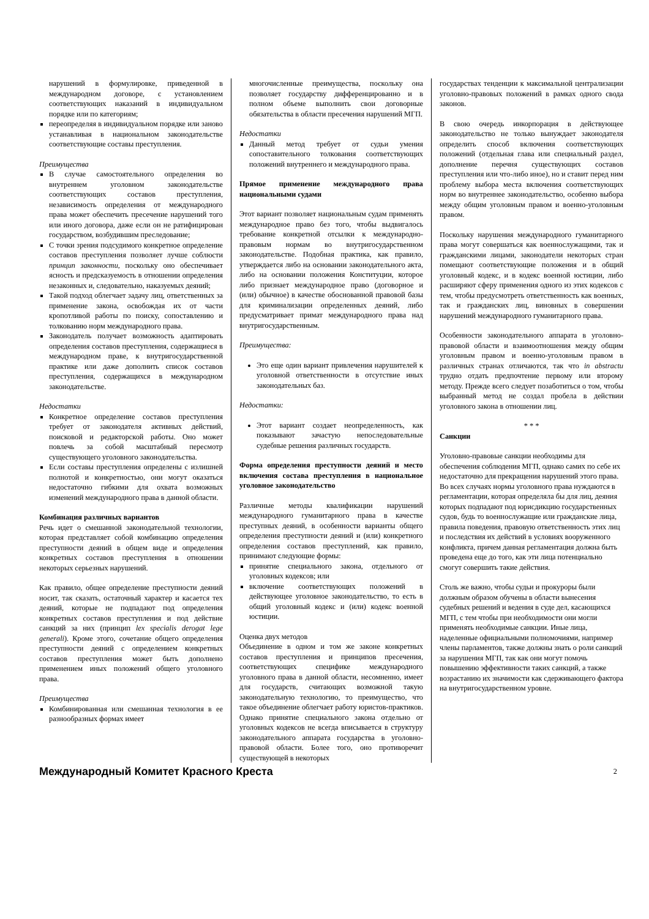нарушений в формулировке, приведенной в международном договоре, с установлением соответствующих наказаний в индивидуальном порядке или по категориям;
переопределяя в индивидуальном порядке или заново устанавливая в национальном законодательстве соответствующие составы преступления.
Преимущества
В случае самостоятельного определения во внутреннем уголовном законодательстве соответствующих составов преступления, независимость определения от международного права может обеспечить пресечение нарушений того или иного договора, даже если он не ратифицирован государством, возбудившим преследование;
С точки зрения подсудимого конкретное определение составов преступления позволяет лучше соблюсти принцип законности, поскольку оно обеспечивает ясность и предсказуемость в отношении определения незаконных и, следовательно, наказуемых деяний;
Такой подход облегчает задачу лиц, ответственных за применение закона, освобождая их от части кропотливой работы по поиску, сопоставлению и толкованию норм международного права.
Законодатель получает возможность адаптировать определения составов преступления, содержащиеся в международном праве, к внутригосударственной практике или даже дополнить список составов преступления, содержащихся в международном законодательстве.
Недостатки
Конкретное определение составов преступления требует от законодателя активных действий, поисковой и редакторской работы. Оно может повлечь за собой масштабный пересмотр существующего уголовного законодательства.
Если составы преступления определены с излишней полнотой и конкретностью, они могут оказаться недостаточно гибкими для охвата возможных изменений международного права в данной области.
Комбинация различных вариантов
Речь идет о смешанной законодательной технологии, которая представляет собой комбинацию определения преступности деяний в общем виде и определения конкретных составов преступления в отношении некоторых серьезных нарушений.
Как правило, общее определение преступности деяний носит, так сказать, остаточный характер и касается тех деяний, которые не подпадают под определения конкретных составов преступления и под действие санкций за них (принцип lex specialis derogat lege generali). Кроме этого, сочетание общего определения преступности деяний с определением конкретных составов преступления может быть дополнено применением иных положений общего уголовного права.
Преимущества
Комбинированная или смешанная технология в ее разнообразных формах имеет
многочисленные преимущества, поскольку она позволяет государству дифференцированно и в полном объеме выполнить свои договорные обязательства в области пресечения нарушений МГП.
Недостатки
Данный метод требует от судьи умения сопоставительного толкования соответствующих положений внутреннего и международного права.
Прямое применение международного права национальными судами
Этот вариант позволяет национальным судам применять международное право без того, чтобы выдвигалось требование конкретной отсылки к международно-правовым нормам во внутригосударственном законодательстве. Подобная практика, как правило, утверждается либо на основании законодательного акта, либо на основании положения Конституции, которое либо признает международное право (договорное и (или) обычное) в качестве обоснованной правовой базы для криминализации определенных деяний, либо предусматривает примат международного права над внутригосударственным.
Преимущества:
Это еще один вариант привлечения нарушителей к уголовной ответственности в отсутствие иных законодательных баз.
Недостатки:
Этот вариант создает неопределенность, как показывают зачастую непоследовательные судебные решения различных государств.
Форма определения преступности деяний и место включения состава преступления в национальное уголовное законодательство
Различные методы квалификации нарушений международного гуманитарного права в качестве преступных деяний, в особенности варианты общего определения преступности деяний и (или) конкретного определения составов преступлений, как правило, принимают следующие формы:
принятие специального закона, отдельного от уголовных кодексов; или
включение соответствующих положений в действующее уголовное законодательство, то есть в общий уголовный кодекс и (или) кодекс военной юстиции.
Оценка двух методов
Объединение в одном и том же законе конкретных составов преступления и принципов пресечения, соответствующих специфике международного уголовного права в данной области, несомненно, имеет для государств, считающих возможной такую законодательную технологию, то преимущество, что такое объединение облегчает работу юристов-практиков. Однако принятие специального закона отдельно от уголовных кодексов не всегда вписывается в структуру законодательного аппарата государства в уголовно-правовой области. Более того, оно противоречит существующей в некоторых
государствах тенденции к максимальной централизации уголовно-правовых положений в рамках одного свода законов.
В свою очередь инкорпорация в действующее законодательство не только вынуждает законодателя определить способ включения соответствующих положений (отдельная глава или специальный раздел, дополнение перечня существующих составов преступления или что-либо иное), но и ставит перед ним проблему выбора места включения соответствующих норм во внутреннее законодательство, особенно выбора между общим уголовным правом и военно-уголовным правом.
Поскольку нарушения международного гуманитарного права могут совершаться как военнослужащими, так и гражданскими лицами, законодатели некоторых стран помещают соответствующие положения и в общий уголовный кодекс, и в кодекс военной юстиции, либо расширяют сферу применения одного из этих кодексов с тем, чтобы предусмотреть ответственность как военных, так и гражданских лиц, виновных в совершении нарушений международного гуманитарного права.
Особенности законодательного аппарата в уголовно-правовой области и взаимоотношения между общим уголовным правом и военно-уголовным правом в различных странах отличаются, так что in abstractu трудно отдать предпочтение первому или второму методу. Прежде всего следует позаботиться о том, чтобы выбранный метод не создал пробела в действии уголовного закона в отношении лиц.
* * *
Санкции
Уголовно-правовые санкции необходимы для обеспечения соблюдения МГП, однако самих по себе их недостаточно для прекращения нарушений этого права. Во всех случаях нормы уголовного права нуждаются в регламентации, которая определяла бы для лиц, деяния которых подпадают под юрисдикцию государственных судов, будь то военнослужащие или гражданские лица, правила поведения, правовую ответственность этих лиц и последствия их действий в условиях вооруженного конфликта, причем данная регламентация должна быть проведена еще до того, как эти лица потенциально смогут совершить такие действия.
Столь же важно, чтобы судьи и прокуроры были должным образом обучены в области вынесения судебных решений и ведения в суде дел, касающихся МГП, с тем чтобы при необходимости они могли применять необходимые санкции. Иные лица, наделенные официальными полномочиями, например члены парламентов, также должны знать о роли санкций за нарушения МГП, так как они могут помочь повышению эффективности таких санкций, а также возрастанию их значимости как сдерживающего фактора на внутригосударственном уровне.
Международный Комитет Красного Креста 2